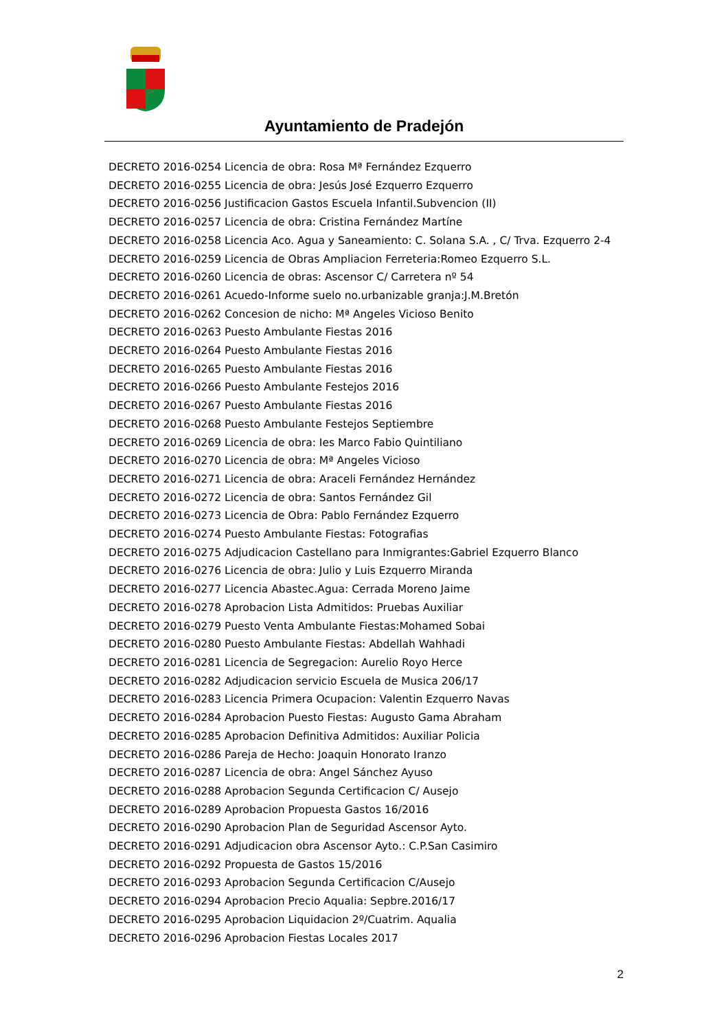Ayuntamiento de Pradejón
DECRETO 2016-0254 Licencia de obra: Rosa Mª Fernández Ezquerro
DECRETO 2016-0255 Licencia de obra: Jesús José Ezquerro Ezquerro
DECRETO 2016-0256 Justificacion Gastos Escuela Infantil.Subvencion (II)
DECRETO 2016-0257 Licencia de obra: Cristina Fernández Martíne
DECRETO 2016-0258 Licencia Aco. Agua y Saneamiento: C. Solana S.A. , C/ Trva. Ezquerro 2-4
DECRETO 2016-0259 Licencia de Obras Ampliacion Ferreteria:Romeo Ezquerro S.L.
DECRETO 2016-0260 Licencia de obras: Ascensor C/ Carretera nº 54
DECRETO 2016-0261 Acuedo-Informe suelo no.urbanizable granja:J.M.Bretón
DECRETO 2016-0262 Concesion de nicho: Mª Angeles Vicioso Benito
DECRETO 2016-0263 Puesto Ambulante Fiestas 2016
DECRETO 2016-0264 Puesto Ambulante Fiestas 2016
DECRETO 2016-0265 Puesto Ambulante Fiestas 2016
DECRETO 2016-0266 Puesto Ambulante Festejos 2016
DECRETO 2016-0267 Puesto Ambulante Fiestas 2016
DECRETO 2016-0268 Puesto Ambulante Festejos Septiembre
DECRETO 2016-0269 Licencia de obra: Ies Marco Fabio Quintiliano
DECRETO 2016-0270 Licencia de obra: Mª Angeles Vicioso
DECRETO 2016-0271 Licencia de obra: Araceli Fernández Hernández
DECRETO 2016-0272 Licencia de obra: Santos Fernández Gil
DECRETO 2016-0273 Licencia de Obra: Pablo Fernández Ezquerro
DECRETO 2016-0274 Puesto Ambulante Fiestas: Fotografias
DECRETO 2016-0275 Adjudicacion Castellano para Inmigrantes:Gabriel Ezquerro Blanco
DECRETO 2016-0276 Licencia de obra: Julio y Luis Ezquerro Miranda
DECRETO 2016-0277 Licencia Abastec.Agua: Cerrada Moreno Jaime
DECRETO 2016-0278 Aprobacion Lista Admitidos: Pruebas Auxiliar
DECRETO 2016-0279 Puesto Venta Ambulante Fiestas:Mohamed Sobai
DECRETO 2016-0280 Puesto Ambulante Fiestas: Abdellah Wahhadi
DECRETO 2016-0281 Licencia de Segregacion: Aurelio Royo Herce
DECRETO 2016-0282 Adjudicacion servicio Escuela de Musica 206/17
DECRETO 2016-0283 Licencia Primera Ocupacion: Valentin Ezquerro Navas
DECRETO 2016-0284 Aprobacion Puesto Fiestas: Augusto Gama Abraham
DECRETO 2016-0285 Aprobacion Definitiva Admitidos: Auxiliar Policia
DECRETO 2016-0286 Pareja de Hecho: Joaquin Honorato Iranzo
DECRETO 2016-0287 Licencia de obra: Angel Sánchez Ayuso
DECRETO 2016-0288 Aprobacion Segunda Certificacion C/ Ausejo
DECRETO 2016-0289 Aprobacion Propuesta Gastos 16/2016
DECRETO 2016-0290 Aprobacion Plan de Seguridad Ascensor Ayto.
DECRETO 2016-0291 Adjudicacion obra Ascensor Ayto.: C.P.San Casimiro
DECRETO 2016-0292 Propuesta de Gastos 15/2016
DECRETO 2016-0293 Aprobacion Segunda Certificacion C/Ausejo
DECRETO 2016-0294 Aprobacion Precio Aqualia: Sepbre.2016/17
DECRETO 2016-0295 Aprobacion Liquidacion 2º/Cuatrim. Aqualia
DECRETO 2016-0296 Aprobacion Fiestas Locales 2017
2